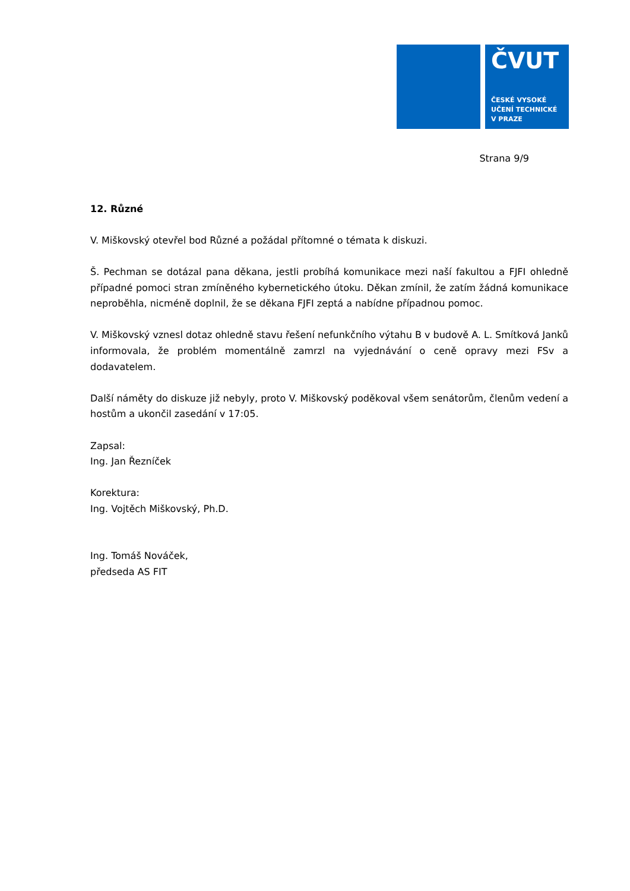ČVUT
ČESKÉ VYSOKÉ
UČENÍ TECHNICKÉ
V PRAZE
Strana 9/9
12. Různé
V. Miškovský otevřel bod Různé a požádal přítomné o témata k diskuzi.
Š. Pechman se dotázal pana děkana, jestli probíhá komunikace mezi naší fakultou a FJFI ohledně případné pomoci stran zmíněného kybernetického útoku. Děkan zmínil, že zatím žádná komunikace neproběhla, nicméně doplnil, že se děkana FJFI zeptá a nabídne případnou pomoc.
V. Miškovský vznesl dotaz ohledně stavu řešení nefunkčního výtahu B v budově A. L. Smítková Janků informovala, že problém momentálně zamrzl na vyjednávání o ceně opravy mezi FSv a dodavatelem.
Další náměty do diskuze již nebyly, proto V. Miškovský poděkoval všem senátorům, členům vedení a hostům a ukončil zasedání v 17:05.
Zapsal:
Ing. Jan Řezníček
Korektura:
Ing. Vojtěch Miškovský, Ph.D.
Ing. Tomáš Nováček,
předseda AS FIT